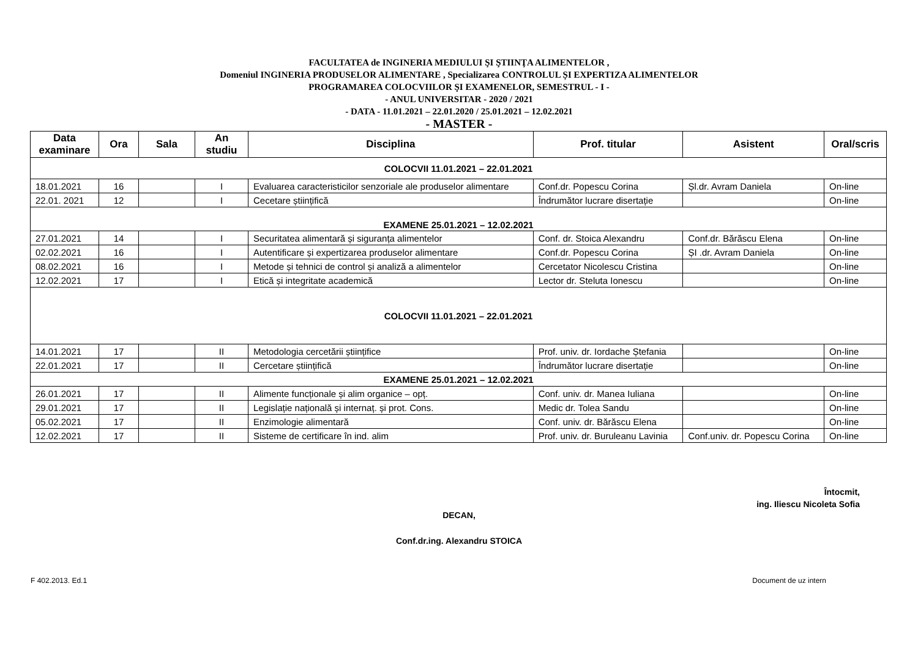FACULTATEA de INGINERIA MEDIULUI ŞI ŞTIINŢA ALIMENTELOR ,
Domeniul INGINERIA PRODUSELOR ALIMENTARE , Specializarea CONTROLUL ȘI EXPERTIZA ALIMENTELOR
PROGRAMAREA COLOCVIILOR ŞI EXAMENELOR, SEMESTRUL - I -
- ANUL UNIVERSITAR - 2020 / 2021
- DATA - 11.01.2021 – 22.01.2020 / 25.01.2021 – 12.02.2021
- MASTER -
| Data examinare | Ora | Sala | An studiu | Disciplina | Prof. titular | Asistent | Oral/scris |
| --- | --- | --- | --- | --- | --- | --- | --- |
| COLOCVII 11.01.2021 – 22.01.2021 | | | | | | | |
| 18.01.2021 | 16 | | I | Evaluarea caracteristicilor senzoriale ale produselor alimentare | Conf.dr. Popescu Corina | Șl.dr. Avram Daniela | On-line |
| 22.01. 2021 | 12 | | I | Cecetare științifică | Îndrumător lucrare disertație | | On-line |
| EXAMENE 25.01.2021 – 12.02.2021 | | | | | | | |
| 27.01.2021 | 14 | | I | Securitatea alimentară și siguranța alimentelor | Conf. dr. Stoica Alexandru | Conf.dr. Bărăscu Elena | On-line |
| 02.02.2021 | 16 | | I | Autentificare și expertizarea produselor alimentare | Conf.dr. Popescu Corina | ȘI .dr. Avram Daniela | On-line |
| 08.02.2021 | 16 | | I | Metode și tehnici de control și analiză a alimentelor | Cercetator Nicolescu Cristina | | On-line |
| 12.02.2021 | 17 | | I | Etică și integritate academică | Lector dr. Steluta Ionescu | | On-line |
| COLOCVII 11.01.2021 – 22.01.2021 | | | | | | | |
| 14.01.2021 | 17 | | II | Metodologia cercetării științifice | Prof. univ. dr. Iordache Ștefania | | On-line |
| 22.01.2021 | 17 | | II | Cercetare științifică | Îndrumător lucrare disertație | | On-line |
| EXAMENE 25.01.2021 – 12.02.2021 | | | | | | | |
| 26.01.2021 | 17 | | II | Alimente funcționale și alim organice – opț. | Conf. univ. dr. Manea Iuliana | | On-line |
| 29.01.2021 | 17 | | II | Legislație națională și internaț. și prot. Cons. | Medic dr. Tolea Sandu | | On-line |
| 05.02.2021 | 17 | | II | Enzimologie alimentară | Conf. univ. dr. Bărăscu Elena | | On-line |
| 12.02.2021 | 17 | | II | Sisteme de certificare în ind. alim | Prof. univ. dr. Buruleanu Lavinia | Conf.univ. dr. Popescu Corina | On-line |
Întocmit,
ing. Iliescu Nicoleta Sofia
DECAN,
Conf.dr.ing. Alexandru STOICA
F 402.2013. Ed.1 Document de uz intern